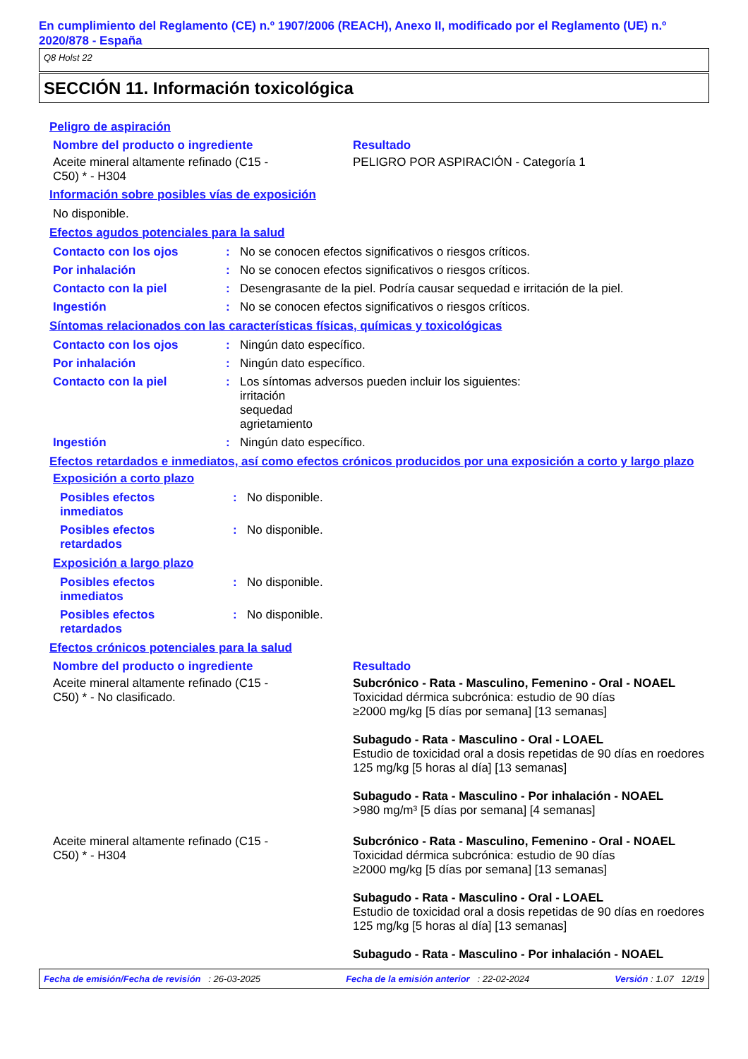En cumplimiento del Reglamento (CE) n.º 1907/2006 (REACH), Anexo II, modificado por el Reglamento (UE) n.º 2020/878 - España
Q8 Holst 22
SECCIÓN 11. Información toxicológica
Peligro de aspiración
| Nombre del producto o ingrediente | Resultado |
| Aceite mineral altamente refinado (C15 - C50) * - H304 | PELIGRO POR ASPIRACIÓN - Categoría 1 |
Información sobre posibles vías de exposición
| No disponible. |
Efectos agudos potenciales para la salud
| Contacto con los ojos | : | No se conocen efectos significativos o riesgos críticos. |
| Por inhalación | : | No se conocen efectos significativos o riesgos críticos. |
| Contacto con la piel | : | Desengrasante de la piel. Podría causar sequedad e irritación de la piel. |
| Ingestión | : | No se conocen efectos significativos o riesgos críticos. |
Síntomas relacionados con las características físicas, químicas y toxicológicas
| Contacto con los ojos | : | Ningún dato específico. |
| Por inhalación | : | Ningún dato específico. |
| Contacto con la piel | : | Los síntomas adversos pueden incluir los siguientes: irritación sequedad agrietamiento |
| Ingestión | : | Ningún dato específico. |
Efectos retardados e inmediatos, así como efectos crónicos producidos por una exposición a corto y largo plazo
Exposición a corto plazo
| Posibles efectos inmediatos | : | No disponible. |
| Posibles efectos retardados | : | No disponible. |
Exposición a largo plazo
| Posibles efectos inmediatos | : | No disponible. |
| Posibles efectos retardados | : | No disponible. |
Efectos crónicos potenciales para la salud
| Nombre del producto o ingrediente | Resultado |
| Aceite mineral altamente refinado (C15 - C50) * - No clasificado. | Subcrónico - Rata - Masculino, Femenino - Oral - NOAEL Toxicidad dérmica subcrónica: estudio de 90 días ≥2000 mg/kg [5 días por semana] [13 semanas] Subagudo - Rata - Masculino - Oral - LOAEL Estudio de toxicidad oral a dosis repetidas de 90 días en roedores 125 mg/kg [5 horas al día] [13 semanas] Subagudo - Rata - Masculino - Por inhalación - NOAEL >980 mg/m³ [5 días por semana] [4 semanas] |
| Aceite mineral altamente refinado (C15 - C50) * - H304 | Subcrónico - Rata - Masculino, Femenino - Oral - NOAEL Toxicidad dérmica subcrónica: estudio de 90 días ≥2000 mg/kg [5 días por semana] [13 semanas] Subagudo - Rata - Masculino - Oral - LOAEL Estudio de toxicidad oral a dosis repetidas de 90 días en roedores 125 mg/kg [5 horas al día] [13 semanas] Subagudo - Rata - Masculino - Por inhalación - NOAEL |
Fecha de emisión/Fecha de revisión : 26-03-2025 Fecha de la emisión anterior : 22-02-2024 Versión : 1.07 12/19